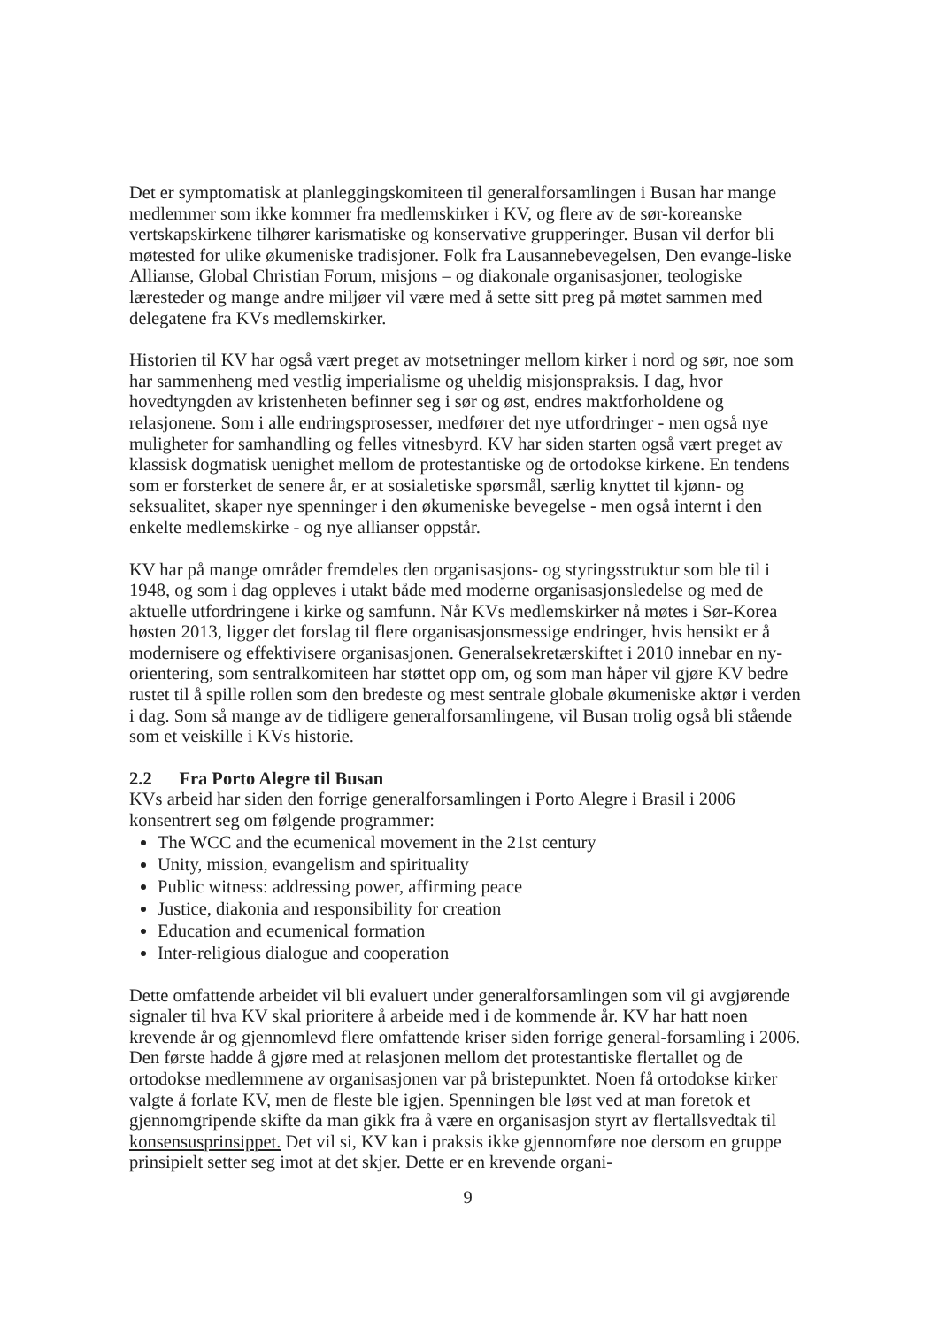Det er symptomatisk at planleggingskomiteen til generalforsamlingen i Busan har mange medlemmer som ikke kommer fra medlemskirker i KV, og flere av de sør-koreanske vertskapskirkene tilhører karismatiske og konservative grupperinger. Busan vil derfor bli møtested for ulike økumeniske tradisjoner. Folk fra Lausannebevegelsen, Den evange-liske Allianse, Global Christian Forum, misjons – og diakonale organisasjoner, teologiske læresteder og mange andre miljøer vil være med å sette sitt preg på møtet sammen med delegatene fra KVs medlemskirker.
Historien til KV har også vært preget av motsetninger mellom kirker i nord og sør, noe som har sammenheng med vestlig imperialisme og uheldig misjonspraksis. I dag, hvor hovedtyngden av kristenheten befinner seg i sør og øst, endres maktforholdene og relasjonene. Som i alle endringsprosesser, medfører det nye utfordringer - men også nye muligheter for samhandling og felles vitnesbyrd. KV har siden starten også vært preget av klassisk dogmatisk uenighet mellom de protestantiske og de ortodokse kirkene. En tendens som er forsterket de senere år, er at sosialetiske spørsmål, særlig knyttet til kjønn- og seksualitet, skaper nye spenninger i den økumeniske bevegelse - men også internt i den enkelte medlemskirke - og nye allianser oppstår.
KV har på mange områder fremdeles den organisasjons- og styringsstruktur som ble til i 1948, og som i dag oppleves i utakt både med moderne organisasjonsledelse og med de aktuelle utfordringene i kirke og samfunn. Når KVs medlemskirker nå møtes i Sør-Korea høsten 2013, ligger det forslag til flere organisasjonsmessige endringer, hvis hensikt er å modernisere og effektivisere organisasjonen. Generalsekretærskiftet i 2010 innebar en ny-orientering, som sentralkomiteen har støttet opp om, og som man håper vil gjøre KV bedre rustet til å spille rollen som den bredeste og mest sentrale globale økumeniske aktør i verden i dag. Som så mange av de tidligere generalforsamlingene, vil Busan trolig også bli stående som et veiskille i KVs historie.
2.2 Fra Porto Alegre til Busan
KVs arbeid har siden den forrige generalforsamlingen i Porto Alegre i Brasil i 2006 konsentrert seg om følgende programmer:
The WCC and the ecumenical movement in the 21st century
Unity, mission, evangelism and spirituality
Public witness: addressing power, affirming peace
Justice, diakonia and responsibility for creation
Education and ecumenical formation
Inter-religious dialogue and cooperation
Dette omfattende arbeidet vil bli evaluert under generalforsamlingen som vil gi avgjørende signaler til hva KV skal prioritere å arbeide med i de kommende år. KV har hatt noen krevende år og gjennomlevd flere omfattende kriser siden forrige general-forsamling i 2006. Den første hadde å gjøre med at relasjonen mellom det protestantiske flertallet og de ortodokse medlemmene av organisasjonen var på bristepunktet. Noen få ortodokse kirker valgte å forlate KV, men de fleste ble igjen. Spenningen ble løst ved at man foretok et gjennomgripende skifte da man gikk fra å være en organisasjon styrt av flertallsvedtak til konsensusprinsippet. Det vil si, KV kan i praksis ikke gjennomføre noe dersom en gruppe prinsipielt setter seg imot at det skjer. Dette er en krevende organi-
9